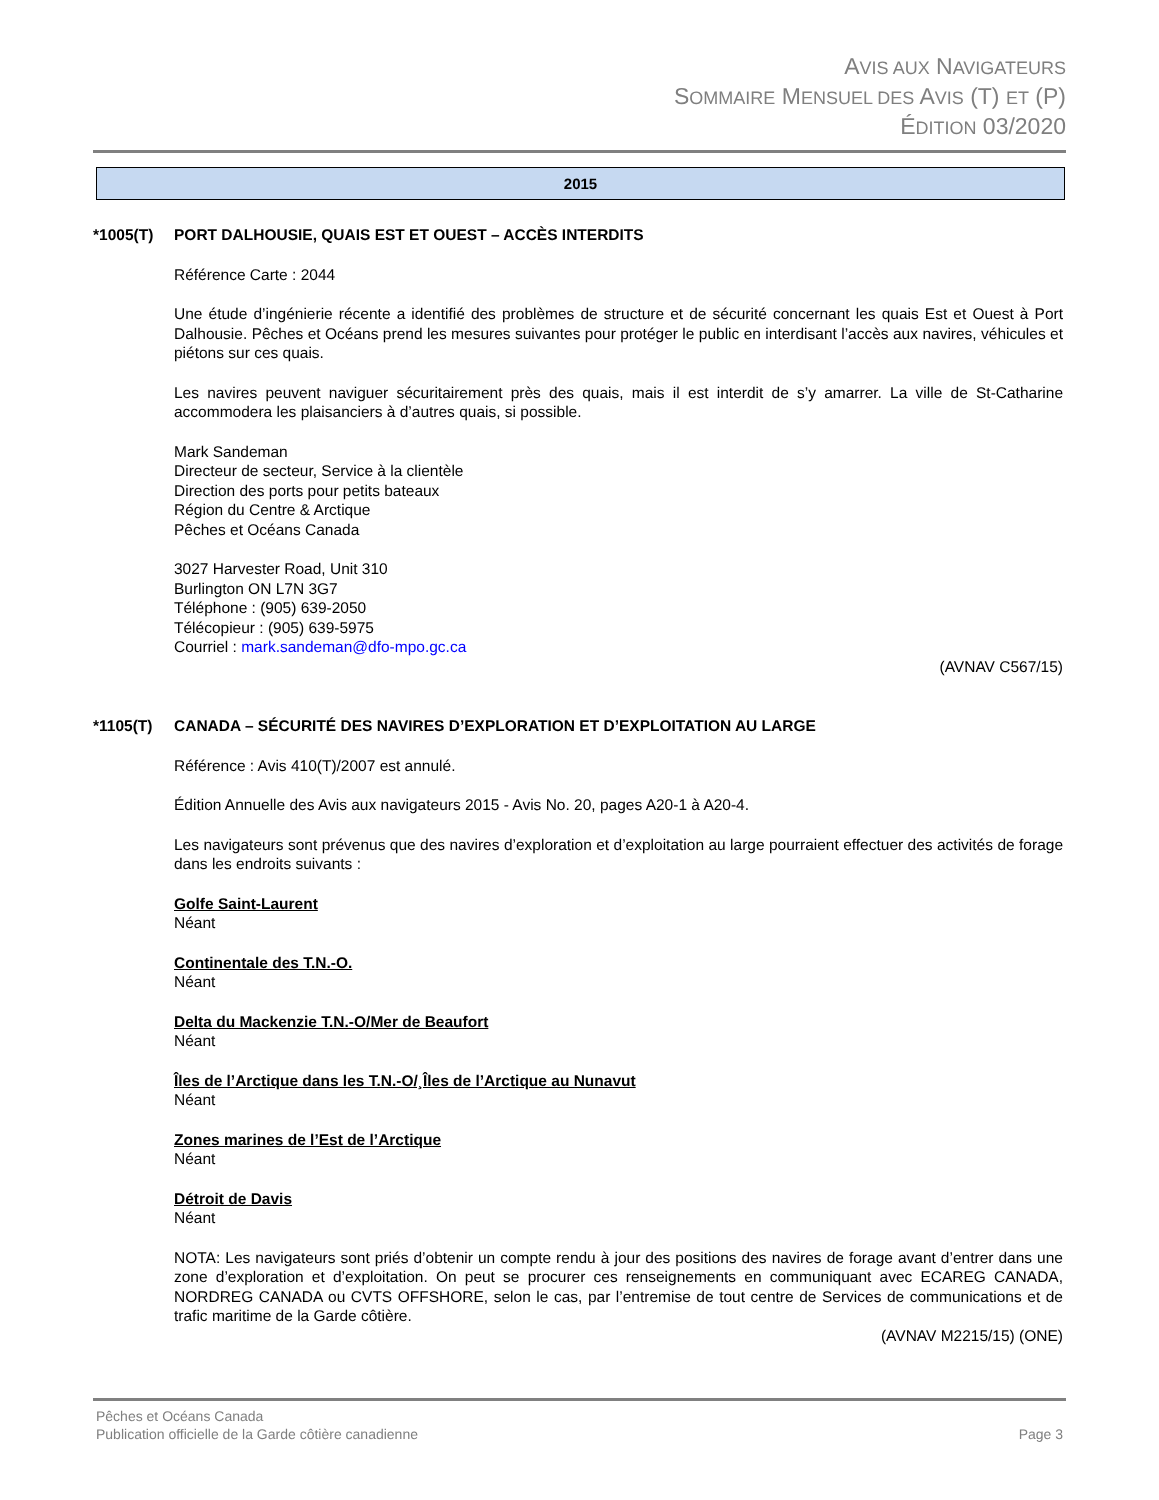AVIS AUX NAVIGATEURS
SOMMAIRE MENSUEL DES AVIS (T) ET (P)
ÉDITION 03/2020
2015
*1005(T) PORT DALHOUSIE, QUAIS EST ET OUEST – ACCÈS INTERDITS
Référence Carte : 2044
Une étude d’ingénierie récente a identifié des problèmes de structure et de sécurité concernant les quais Est et Ouest à Port Dalhousie. Pêches et Océans prend les mesures suivantes pour protéger le public en interdisant l’accès aux navires, véhicules et piétons sur ces quais.
Les navires peuvent naviguer sécuritairement près des quais, mais il est interdit de s’y amarrer. La ville de St-Catharine accommodera les plaisanciers à d’autres quais, si possible.
Mark Sandeman
Directeur de secteur, Service à la clientèle
Direction des ports pour petits bateaux
Région du Centre & Arctique
Pêches et Océans Canada
3027 Harvester Road, Unit 310
Burlington ON L7N 3G7
Téléphone : (905) 639-2050
Télécopieur : (905) 639-5975
Courriel : mark.sandeman@dfo-mpo.gc.ca
(AVNAV C567/15)
*1105(T) CANADA – SÉCURITÉ DES NAVIRES D’EXPLORATION ET D’EXPLOITATION AU LARGE
Référence : Avis 410(T)/2007 est annulé.
Édition Annuelle des Avis aux navigateurs 2015 - Avis No. 20, pages A20-1 à A20-4.
Les navigateurs sont prévenus que des navires d’exploration et d’exploitation au large pourraient effectuer des activités de forage dans les endroits suivants :
Golfe Saint-Laurent
Néant
Continentale des T.N.-O.
Néant
Delta du Mackenzie T.N.-O/Mer de Beaufort
Néant
Îles de l’Arctique dans les T.N.-O/¸Îles de l’Arctique au Nunavut
Néant
Zones marines de l’Est de l’Arctique
Néant
Détroit de Davis
Néant
NOTA: Les navigateurs sont priés d’obtenir un compte rendu à jour des positions des navires de forage avant d’entrer dans une zone d’exploration et d’exploitation. On peut se procurer ces renseignements en communiquant avec ECAREG CANADA, NORDREG CANADA ou CVTS OFFSHORE, selon le cas, par l’entremise de tout centre de Services de communications et de trafic maritime de la Garde côtière.
(AVNAV M2215/15) (ONE)
Pêches et Océans Canada
Publication officielle de la Garde côtière canadienne Page 3